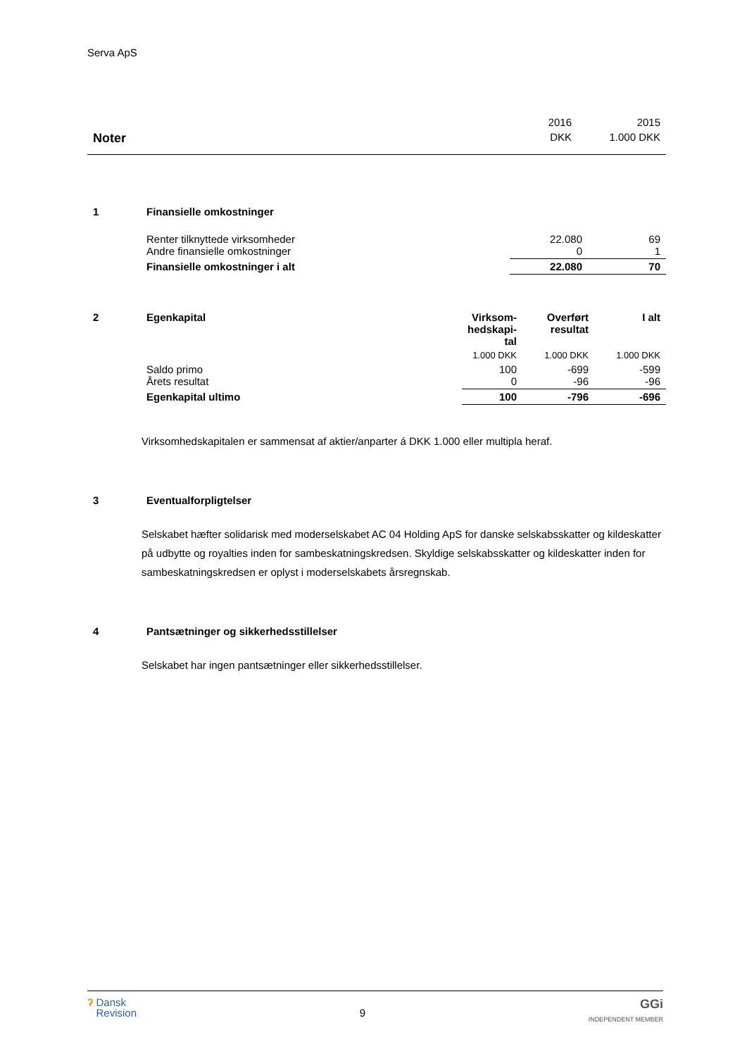Serva ApS
| | 2016 | 2015 |
| Noter | DKK | 1.000 DKK |
| 1 | Finansielle omkostninger | | |
| | Renter tilknyttede virksomheder Andre finansielle omkostninger | 22.080 0 | 69 1 |
| | Finansielle omkostninger i alt | 22.080 | 70 |
| 2 | Egenkapital | Virksom- hedskapi- tal | Overført resultat | I alt |
| | | 1.000 DKK | 1.000 DKK | 1.000 DKK |
| | Saldo primo Årets resultat | 100 0 | -699 -96 | -599 -96 |
| | Egenkapital ultimo | 100 | -796 | -696 |
Virksomhedskapitalen er sammensat af aktier/anparter á DKK 1.000 eller multipla heraf.
| 3 | Eventualforpligtelser |
Selskabet hæfter solidarisk med moderselskabet AC 04 Holding ApS for danske selskabsskatter og kildeskatter på udbytte og royalties inden for sambeskatningskredsen. Skyldige selskabsskatter og kildeskatter inden for sambeskatningskredsen er oplyst i moderselskabets årsregnskab.
| 4 | Pantsætninger og sikkerhedsstillelser |
Selskabet har ingen pantsætninger eller sikkerhedsstillelser.
ʔ Dansk
Revision
9
GGi
INDEPENDENT MEMBER